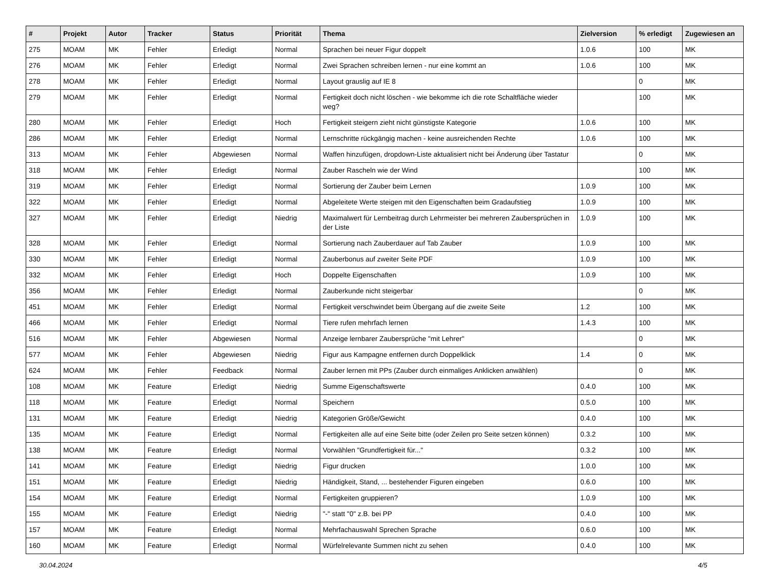| # | Projekt | Autor | Tracker | Status | Priorität | Thema | Zielversion | % erledigt | Zugewiesen an |
| --- | --- | --- | --- | --- | --- | --- | --- | --- | --- |
| 275 | MOAM | MK | Fehler | Erledigt | Normal | Sprachen bei neuer Figur doppelt | 1.0.6 | 100 | MK |
| 276 | MOAM | MK | Fehler | Erledigt | Normal | Zwei Sprachen schreiben lernen - nur eine kommt an | 1.0.6 | 100 | MK |
| 278 | MOAM | MK | Fehler | Erledigt | Normal | Layout grauslig auf IE 8 | | 0 | MK |
| 279 | MOAM | MK | Fehler | Erledigt | Normal | Fertigkeit doch nicht löschen - wie bekomme ich die rote Schaltfläche wieder weg? | | 100 | MK |
| 280 | MOAM | MK | Fehler | Erledigt | Hoch | Fertigkeit steigern zieht nicht günstigste Kategorie | 1.0.6 | 100 | MK |
| 286 | MOAM | MK | Fehler | Erledigt | Normal | Lernschritte rückgängig machen - keine ausreichenden Rechte | 1.0.6 | 100 | MK |
| 313 | MOAM | MK | Fehler | Abgewiesen | Normal | Waffen hinzufügen, dropdown-Liste aktualisiert nicht bei Änderung über Tastatur | | 0 | MK |
| 318 | MOAM | MK | Fehler | Erledigt | Normal | Zauber Rascheln wie der Wind | | 100 | MK |
| 319 | MOAM | MK | Fehler | Erledigt | Normal | Sortierung der Zauber beim Lernen | 1.0.9 | 100 | MK |
| 322 | MOAM | MK | Fehler | Erledigt | Normal | Abgeleitete Werte steigen mit den Eigenschaften beim Gradaufstieg | 1.0.9 | 100 | MK |
| 327 | MOAM | MK | Fehler | Erledigt | Niedrig | Maximalwert für Lernbeitrag durch Lehrmeister bei mehreren Zaubersprüchen in der Liste | 1.0.9 | 100 | MK |
| 328 | MOAM | MK | Fehler | Erledigt | Normal | Sortierung nach Zauberdauer auf Tab Zauber | 1.0.9 | 100 | MK |
| 330 | MOAM | MK | Fehler | Erledigt | Normal | Zauberbonus auf zweiter Seite PDF | 1.0.9 | 100 | MK |
| 332 | MOAM | MK | Fehler | Erledigt | Hoch | Doppelte Eigenschaften | 1.0.9 | 100 | MK |
| 356 | MOAM | MK | Fehler | Erledigt | Normal | Zauberkunde nicht steigerbar | | 0 | MK |
| 451 | MOAM | MK | Fehler | Erledigt | Normal | Fertigkeit verschwindet beim Übergang auf die zweite Seite | 1.2 | 100 | MK |
| 466 | MOAM | MK | Fehler | Erledigt | Normal | Tiere rufen mehrfach lernen | 1.4.3 | 100 | MK |
| 516 | MOAM | MK | Fehler | Abgewiesen | Normal | Anzeige lernbarer Zaubersprüche "mit Lehrer" | | 0 | MK |
| 577 | MOAM | MK | Fehler | Abgewiesen | Niedrig | Figur aus Kampagne entfernen durch Doppelklick | 1.4 | 0 | MK |
| 624 | MOAM | MK | Fehler | Feedback | Normal | Zauber lernen mit PPs (Zauber durch einmaliges Anklicken anwählen) | | 0 | MK |
| 108 | MOAM | MK | Feature | Erledigt | Niedrig | Summe Eigenschaftswerte | 0.4.0 | 100 | MK |
| 118 | MOAM | MK | Feature | Erledigt | Normal | Speichern | 0.5.0 | 100 | MK |
| 131 | MOAM | MK | Feature | Erledigt | Niedrig | Kategorien Größe/Gewicht | 0.4.0 | 100 | MK |
| 135 | MOAM | MK | Feature | Erledigt | Normal | Fertigkeiten alle auf eine Seite bitte (oder Zeilen pro Seite setzen können) | 0.3.2 | 100 | MK |
| 138 | MOAM | MK | Feature | Erledigt | Normal | Vorwählen "Grundfertigkeit für..." | 0.3.2 | 100 | MK |
| 141 | MOAM | MK | Feature | Erledigt | Niedrig | Figur drucken | 1.0.0 | 100 | MK |
| 151 | MOAM | MK | Feature | Erledigt | Niedrig | Händigkeit, Stand, ... bestehender Figuren eingeben | 0.6.0 | 100 | MK |
| 154 | MOAM | MK | Feature | Erledigt | Normal | Fertigkeiten gruppieren? | 1.0.9 | 100 | MK |
| 155 | MOAM | MK | Feature | Erledigt | Niedrig | "-" statt "0" z.B. bei PP | 0.4.0 | 100 | MK |
| 157 | MOAM | MK | Feature | Erledigt | Normal | Mehrfachauswahl Sprechen Sprache | 0.6.0 | 100 | MK |
| 160 | MOAM | MK | Feature | Erledigt | Normal | Würfelrelevante Summen nicht zu sehen | 0.4.0 | 100 | MK |
30.04.2024 4/5